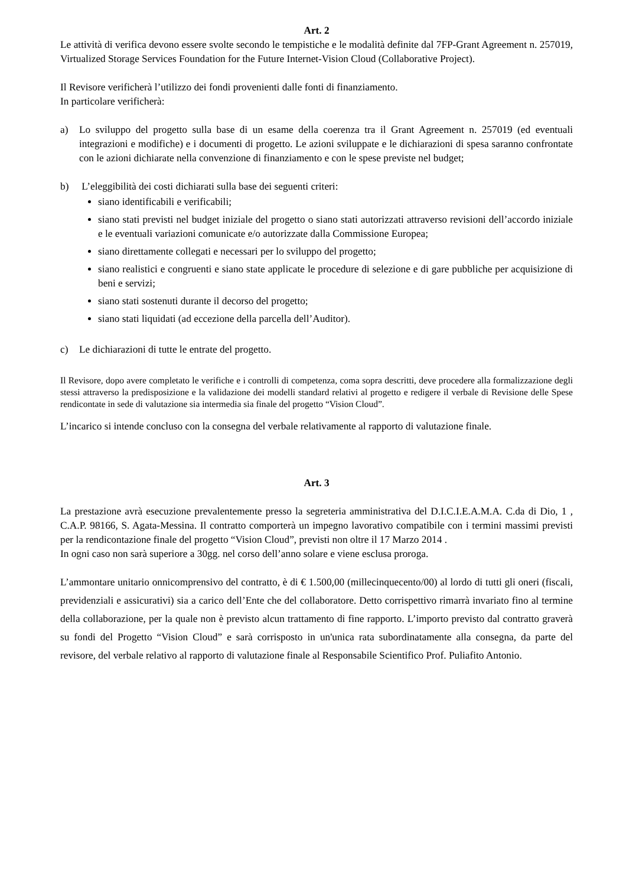Art. 2
Le attività di verifica devono essere svolte secondo le tempistiche e le modalità definite dal 7FP-Grant Agreement n. 257019, Virtualized Storage Services Foundation for the Future Internet-Vision Cloud (Collaborative Project).
Il Revisore verificherà l’utilizzo dei fondi provenienti dalle fonti di finanziamento.
In particolare verificherà:
a) Lo sviluppo del progetto sulla base di un esame della coerenza tra il Grant Agreement n. 257019 (ed eventuali integrazioni e modifiche) e i documenti di progetto. Le azioni sviluppate e le dichiarazioni di spesa saranno confrontate con le azioni dichiarate nella convenzione di finanziamento e con le spese previste nel budget;
b) L’eleggibilità dei costi dichiarati sulla base dei seguenti criteri:
siano identificabili e verificabili;
siano stati previsti nel budget iniziale del progetto o siano stati autorizzati attraverso revisioni dell’accordo iniziale e le eventuali variazioni comunicate e/o autorizzate dalla Commissione Europea;
siano direttamente collegati e necessari per lo sviluppo del progetto;
siano realistici e congruenti e siano state applicate le procedure di selezione e di gare pubbliche per acquisizione di beni e servizi;
siano stati sostenuti durante il decorso del progetto;
siano stati liquidati (ad eccezione della parcella dell’Auditor).
c) Le dichiarazioni di tutte le entrate del progetto.
Il Revisore, dopo avere completato le verifiche e i controlli di competenza, coma sopra descritti, deve procedere alla formalizzazione degli stessi attraverso la predisposizione e la validazione dei modelli standard relativi al progetto e redigere il verbale di Revisione delle Spese rendicontate in sede di valutazione sia intermedia sia finale del progetto “Vision Cloud”.
L’incarico si intende concluso con la consegna del verbale relativamente al rapporto di valutazione finale.
Art. 3
La prestazione avrà esecuzione prevalentemente presso la segreteria amministrativa del D.I.C.I.E.A.M.A. C.da di Dio, 1 , C.A.P. 98166, S. Agata-Messina. Il contratto comporterà un impegno lavorativo compatibile con i termini massimi previsti per la rendicontazione finale del progetto “Vision Cloud”, previsti non oltre il 17 Marzo 2014 .
In ogni caso non sarà superiore a 30gg. nel corso dell’anno solare e viene esclusa proroga.
L’ammontare unitario onnicomprensivo del contratto, è di € 1.500,00 (millecinquecento/00) al lordo di tutti gli oneri (fiscali, previdenziali e assicurativi) sia a carico dell’Ente che del collaboratore. Detto corrispettivo rimarrà invariato fino al termine della collaborazione, per la quale non è previsto alcun trattamento di fine rapporto. L’importo previsto dal contratto graverà su fondi del Progetto “Vision Cloud” e sarà corrisposto in un'unica rata subordinatamente alla consegna, da parte del revisore, del verbale relativo al rapporto di valutazione finale al Responsabile Scientifico Prof. Puliafito Antonio.